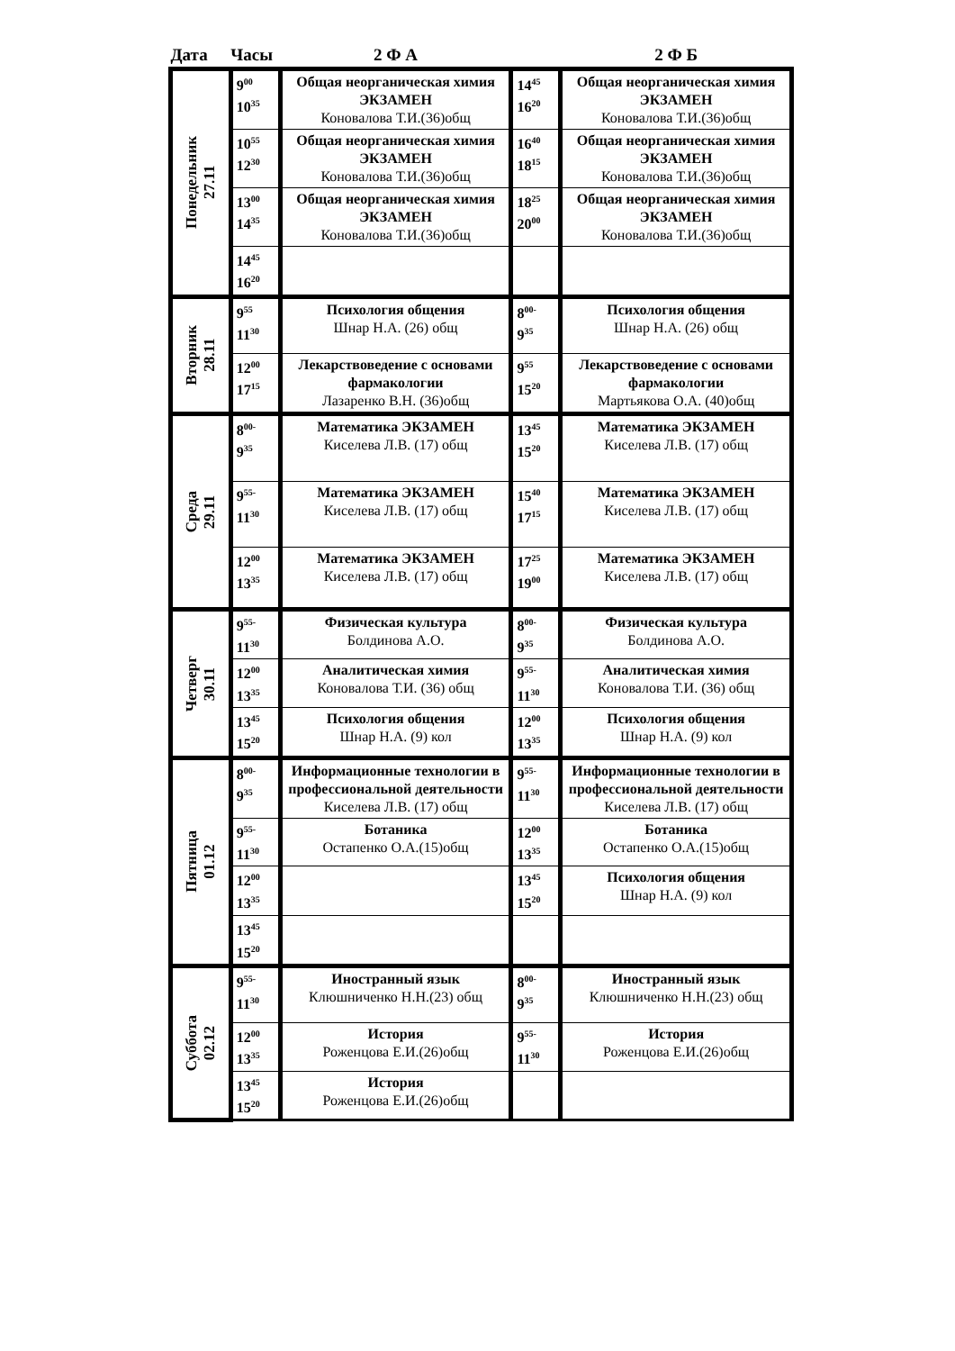| Дата | Часы | 2 Ф А | | 2 Ф Б |
| --- | --- | --- | --- | --- |
| Понедельник 27.11 | 9<sup>00</sup> 10<sup>35</sup> | Общая неорганическая химия ЭКЗАМЕН Коновалова Т.И.(36)общ | 14<sup>45</sup> 16<sup>20</sup> | Общая неорганическая химия ЭКЗАМЕН Коновалова Т.И.(36)общ |
| | 10<sup>55</sup> 12<sup>30</sup> | Общая неорганическая химия ЭКЗАМЕН Коновалова Т.И.(36)общ | 16<sup>40</sup> 18<sup>15</sup> | Общая неорганическая химия ЭКЗАМЕН Коновалова Т.И.(36)общ |
| | 13<sup>00</sup> 14<sup>35</sup> | Общая неорганическая химия ЭКЗАМЕН Коновалова Т.И.(36)общ | 18<sup>25</sup> 20<sup>00</sup> | Общая неорганическая химия ЭКЗАМЕН Коновалова Т.И.(36)общ |
| | 14<sup>45</sup> 16<sup>20</sup> | | | |
| Вторник 28.11 | 9<sup>55</sup> 11<sup>30</sup> | Психология общения Шнар Н.А. (26) общ | 8<sup>00-</sup> 9<sup>35</sup> | Психология общения Шнар Н.А. (26) общ |
| | 12<sup>00</sup> 17<sup>15</sup> | Лекарствоведение с основами фармакологии Лазаренко В.Н. (36)общ | 9<sup>55</sup> 15<sup>20</sup> | Лекарствоведение с основами фармакологии Мартьякова О.А. (40)общ |
| Среда 29.11 | 8<sup>00-</sup> 9<sup>35</sup> | Математика ЭКЗАМЕН Киселева Л.В. (17) общ | 13<sup>45</sup> 15<sup>20</sup> | Математика ЭКЗАМЕН Киселева Л.В. (17) общ |
| | 9<sup>55-</sup> 11<sup>30</sup> | Математика ЭКЗАМЕН Киселева Л.В. (17) общ | 15<sup>40</sup> 17<sup>15</sup> | Математика ЭКЗАМЕН Киселева Л.В. (17) общ |
| | 12<sup>00</sup> 13<sup>35</sup> | Математика ЭКЗАМЕН Киселева Л.В. (17) общ | 17<sup>25</sup> 19<sup>00</sup> | Математика ЭКЗАМЕН Киселева Л.В. (17) общ |
| Четверг 30.11 | 9<sup>55-</sup> 11<sup>30</sup> | Физическая культура Болдинова А.О. | 8<sup>00-</sup> 9<sup>35</sup> | Физическая культура Болдинова А.О. |
| | 12<sup>00</sup> 13<sup>35</sup> | Аналитическая химия Коновалова Т.И. (36) общ | 9<sup>55-</sup> 11<sup>30</sup> | Аналитическая химия Коновалова Т.И. (36) общ |
| | 13<sup>45</sup> 15<sup>20</sup> | Психология общения Шнар Н.А. (9) кол | 12<sup>00</sup> 13<sup>35</sup> | Психология общения Шнар Н.А. (9) кол |
| Пятница 01.12 | 8<sup>00-</sup> 9<sup>35</sup> | Информационные технологии в профессиональной деятельности Киселева Л.В. (17) общ | 9<sup>55-</sup> 11<sup>30</sup> | Информационные технологии в профессиональной деятельности Киселева Л.В. (17) общ |
| | 9<sup>55-</sup> 11<sup>30</sup> | Ботаника Остапенко О.А.(15)общ | 12<sup>00</sup> 13<sup>35</sup> | Ботаника Остапенко О.А.(15)общ |
| | 12<sup>00</sup> 13<sup>35</sup> | | 13<sup>45</sup> 15<sup>20</sup> | Психология общения Шнар Н.А. (9) кол |
| | 13<sup>45</sup> 15<sup>20</sup> | | | |
| Суббота 02.12 | 9<sup>55-</sup> 11<sup>30</sup> | Иностранный язык Клюшниченко Н.Н.(23) общ | 8<sup>00-</sup> 9<sup>35</sup> | Иностранный язык Клюшниченко Н.Н.(23) общ |
| | 12<sup>00</sup> 13<sup>35</sup> | История Роженцова Е.И.(26)общ | 9<sup>55-</sup> 11<sup>30</sup> | История Роженцова Е.И.(26)общ |
| | 13<sup>45</sup> 15<sup>20</sup> | История Роженцова Е.И.(26)общ | | |